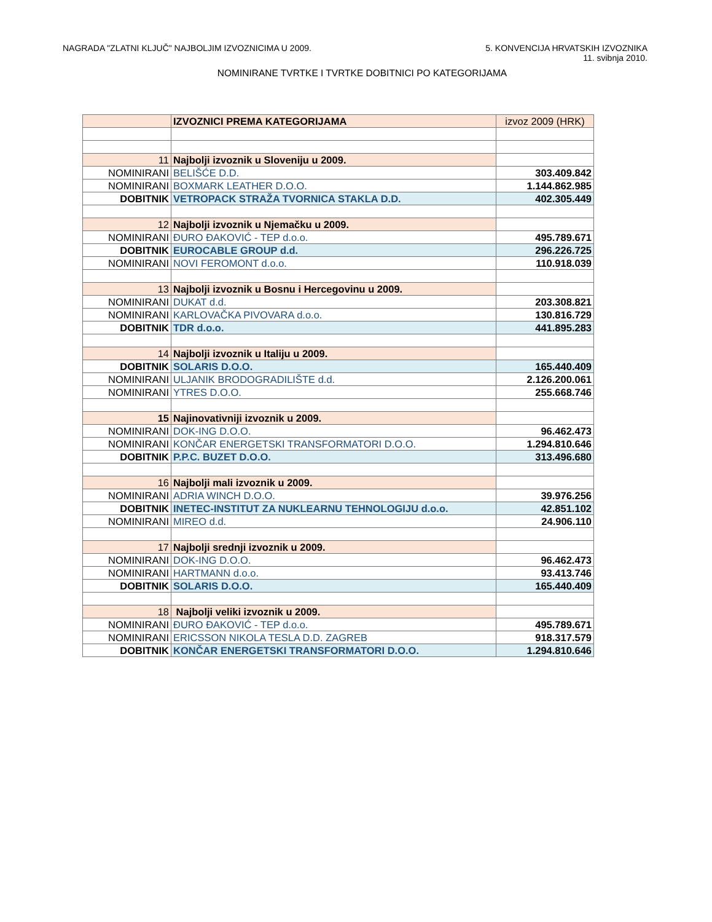NAGRADA "ZLATNI KLJUČ" NAJBOLJIM IZVOZNICIMA U 2009.
5. KONVENCIJA HRVATSKIH IZVOZNIKA
11. svibnja 2010.
NOMINIRANE TVRTKE I TVRTKE DOBITNICI PO KATEGORIJAMA
| | IZVOZNICI PREMA KATEGORIJAMA | izvoz 2009 (HRK) |
| 11 | Najbolji izvoznik u Sloveniju u 2009. | |
| NOMINIRANI | BELIŠĆE D.D. | 303.409.842 |
| NOMINIRANI | BOXMARK LEATHER D.O.O. | 1.144.862.985 |
| DOBITNIK | VETROPACK STRAŽA TVORNICA STAKLA D.D. | 402.305.449 |
| 12 | Najbolji izvoznik u Njemačku u 2009. | |
| NOMINIRANI | ĐURO ĐAKOVIĆ - TEP d.o.o. | 495.789.671 |
| DOBITNIK | EUROCABLE GROUP d.d. | 296.226.725 |
| NOMINIRANI | NOVI FEROMONT d.o.o. | 110.918.039 |
| 13 | Najbolji izvoznik u Bosnu i Hercegovinu u 2009. | |
| NOMINIRANI | DUKAT d.d. | 203.308.821 |
| NOMINIRANI | KARLOVAČKA PIVOVARA d.o.o. | 130.816.729 |
| DOBITNIK | TDR d.o.o. | 441.895.283 |
| 14 | Najbolji izvoznik u Italiju u 2009. | |
| DOBITNIK | SOLARIS D.O.O. | 165.440.409 |
| NOMINIRANI | ULJANIK BRODOGRADILIŠTE d.d. | 2.126.200.061 |
| NOMINIRANI | YTRES D.O.O. | 255.668.746 |
| 15 | Najinovativniji izvoznik u 2009. | |
| NOMINIRANI | DOK-ING D.O.O. | 96.462.473 |
| NOMINIRANI | KONČAR ENERGETSKI TRANSFORMATORI D.O.O. | 1.294.810.646 |
| DOBITNIK | P.P.C. BUZET D.O.O. | 313.496.680 |
| 16 | Najbolji mali izvoznik u 2009. | |
| NOMINIRANI | ADRIA WINCH D.O.O. | 39.976.256 |
| DOBITNIK | INETEC-INSTITUT ZA NUKLEARNU TEHNOLOGIJU d.o.o. | 42.851.102 |
| NOMINIRANI | MIREO d.d. | 24.906.110 |
| 17 | Najbolji srednji izvoznik u 2009. | |
| NOMINIRANI | DOK-ING D.O.O. | 96.462.473 |
| NOMINIRANI | HARTMANN d.o.o. | 93.413.746 |
| DOBITNIK | SOLARIS D.O.O. | 165.440.409 |
| 18 | Najbolji veliki izvoznik u 2009. | |
| NOMINIRANI | ĐURO ĐAKOVIĆ - TEP d.o.o. | 495.789.671 |
| NOMINIRANI | ERICSSON NIKOLA TESLA D.D. ZAGREB | 918.317.579 |
| DOBITNIK | KONČAR ENERGETSKI TRANSFORMATORI D.O.O. | 1.294.810.646 |